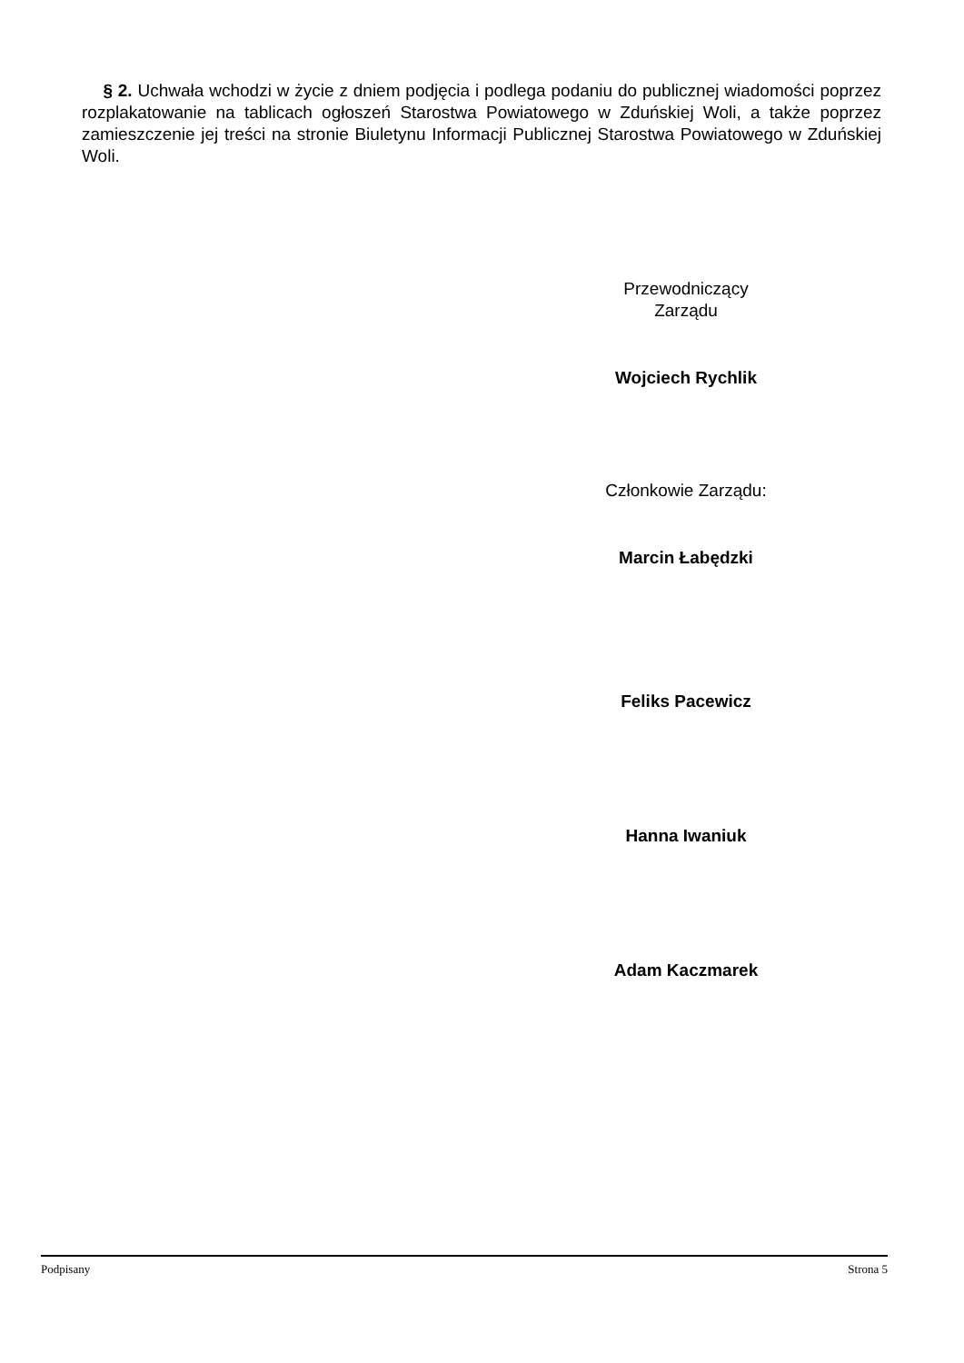§ 2. Uchwała wchodzi w życie z dniem podjęcia i podlega podaniu do publicznej wiadomości poprzez rozplakatowanie na tablicach ogłoszeń Starostwa Powiatowego w Zduńskiej Woli, a także poprzez zamieszczenie jej treści na stronie Biuletynu Informacji Publicznej Starostwa Powiatowego w Zduńskiej Woli.
Przewodniczący
Zarządu
Wojciech Rychlik
Członkowie Zarządu:
Marcin Łabędzki
Feliks Pacewicz
Hanna Iwaniuk
Adam Kaczmarek
Podpisany Strona 5